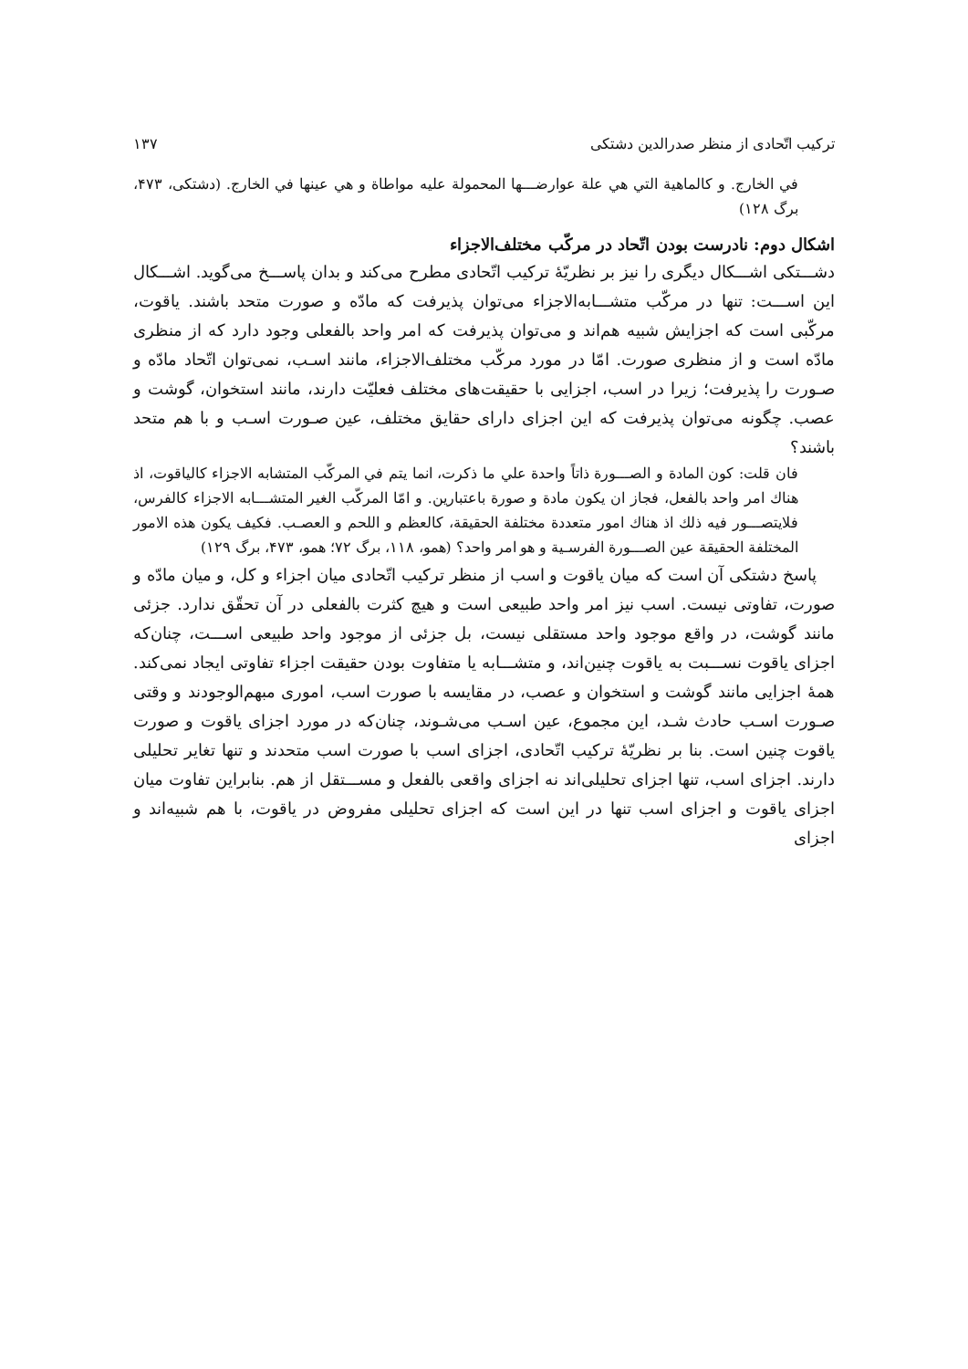ترکیب اتّحادی از منظر صدرالدین دشتکی ۱۳۷
في الخارج. و كالماهية التي هي علة عوارضـــها المحمولة عليه مواطاة و هي عينها في الخارج. (دشتکی، ۴۷۳، برگ ۱۲۸)
اشکال دوم: نادرست بودن اتّحاد در مرکّب مختلف‌الاجزاء
دشـــتکی اشـــکال دیگری را نیز بر نظریّهٔ ترکیب اتّحادی مطرح می‌کند و بدان پاســـخ می‌گوید. اشـــکال این اســـت: تنها در مرکّب متشـــابه‌الاجزاء می‌توان پذیرفت که مادّه و صورت متحد باشند. یاقوت، مرکّبی است که اجزایش شبیه هم‌اند و می‌توان پذیرفت که امر واحد بالفعلی وجود دارد که از منظری مادّه است و از منظری صورت. امّا در مورد مرکّب مختلف‌الاجزاء، مانند اسـب، نمی‌توان اتّحاد مادّه و صـورت را پذیرفت؛ زیرا در اسب، اجزایی با حقیقت‌های مختلف فعلیّت دارند، مانند استخوان، گوشت و عصب. چگونه می‌توان پذیرفت که این اجزای دارای حقایق مختلف، عین صـورت اسـب و با هم متحد باشند؟
فان قلت: كون المادة و الصـــورة ذاتاً واحدة علي ما ذكرت، انما يتم في المركّب المتشابه الاجزاء كالياقوت، اذ هناك امر واحد بالفعل، فجاز ان يكون مادة و صورة باعتبارين. و امّا المركّب الغير المتشـــابه الاجزاء كالفرس، فلايتصـــور فيه ذلك اذ هناك امور متعددة مختلفة الحقيقة، كالعظم و اللحم و العصـب. فكيف يكون هذه الامور المختلفة الحقيقة عين الصـــورة الفرسـية و هو امر واحد؟ (همو، ۱۱۸، برگ ۷۲؛ همو، ۴۷۳، برگ ۱۲۹)
پاسخ دشتکی آن است که میان یاقوت و اسب از منظر ترکیب اتّحادی میان اجزاء و کل، و میان مادّه و صورت، تفاوتی نیست. اسب نیز امر واحد طبیعی است و هیچ کثرت بالفعلی در آن تحقّق ندارد. جزئی مانند گوشت، در واقع موجود واحد مستقلی نیست، بل جزئی از موجود واحد طبیعی اســـت، چنان‌که اجزای یاقوت نســـبت به یاقوت چنین‌اند، و متشـــابه یا متفاوت بودن حقیقت اجزاء تفاوتی ایجاد نمی‌کند. همهٔ اجزایی مانند گوشت و استخوان و عصب، در مقایسه با صورت اسب، اموری مبهم‌الوجودند و وقتی صـورت اسـب حادث شـد، این مجموع، عین اسـب می‌شـوند، چنان‌که در مورد اجزای یاقوت و صورت یاقوت چنین است. بنا بر نظریّهٔ ترکیب اتّحادی، اجزای اسب با صورت اسب متحدند و تنها تغایر تحلیلی دارند. اجزای اسب، تنها اجزای تحلیلی‌اند نه اجزای واقعی بالفعل و مســـتقل از هم. بنابراین تفاوت میان اجزای یاقوت و اجزای اسب تنها در این است که اجزای تحلیلی مفروض در یاقوت، با هم شبیه‌اند و اجزای